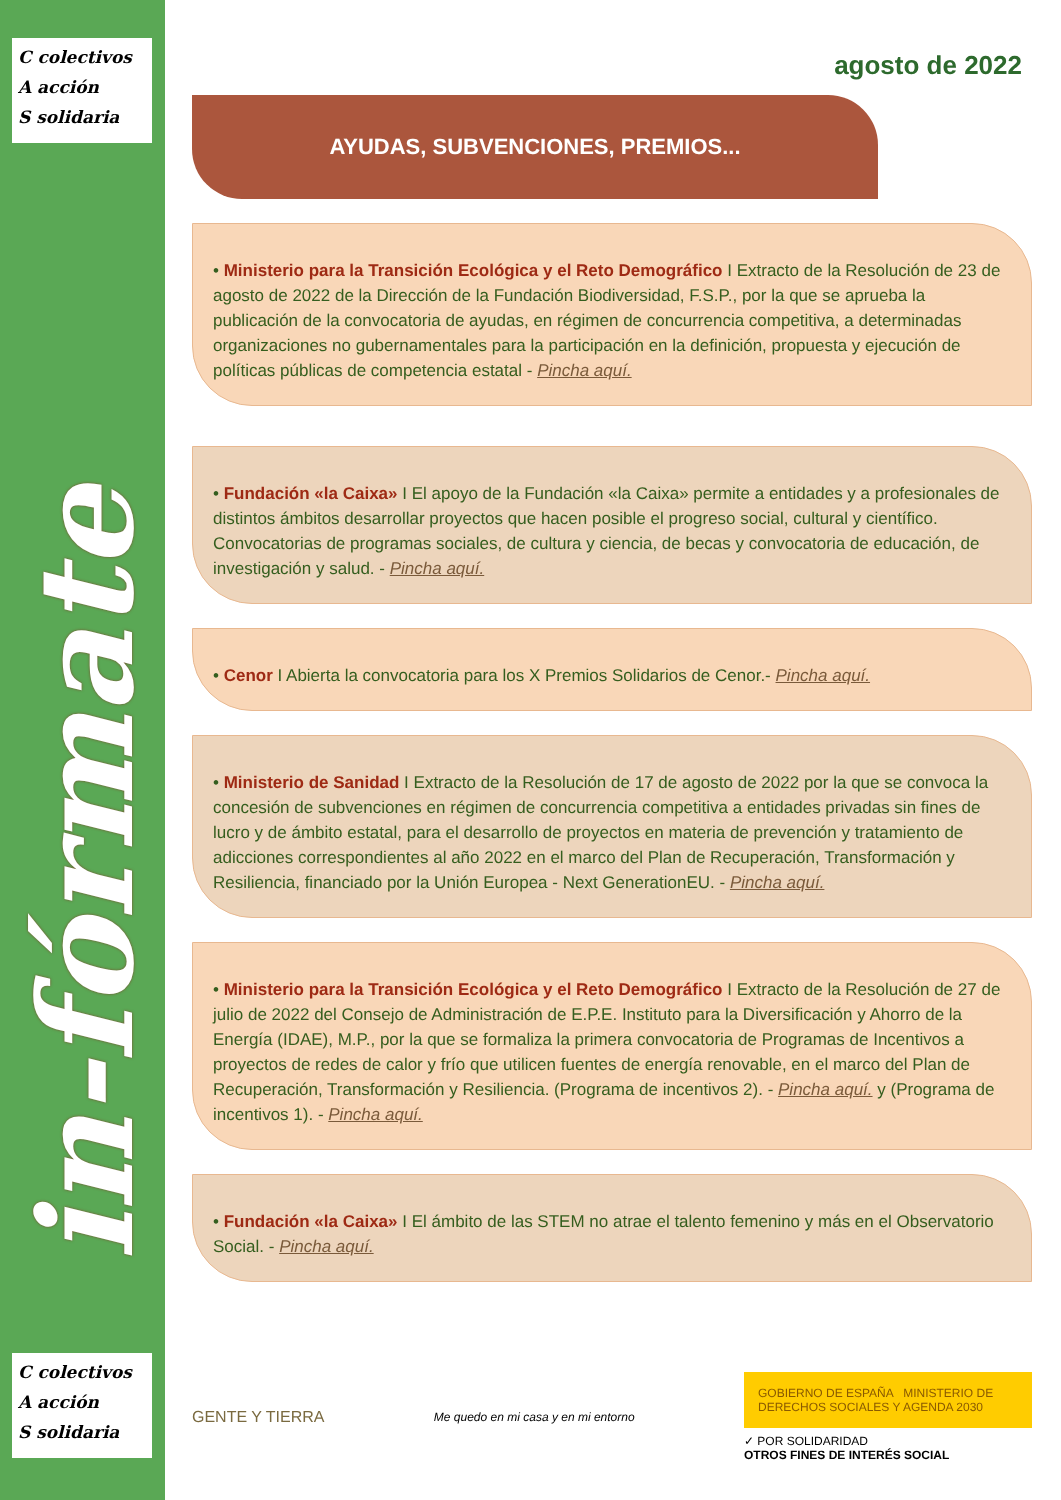C colectivos
A acción
S solidaria
in-fórmate
C colectivos
A acción
S solidaria
agosto de 2022
AYUDAS, SUBVENCIONES, PREMIOS...
• Ministerio para la Transición Ecológica y el Reto Demográfico I Extracto de la Resolución de 23 de agosto de 2022 de la Dirección de la Fundación Biodiversidad, F.S.P., por la que se aprueba la publicación de la convocatoria de ayudas, en régimen de concurrencia competitiva, a determinadas organizaciones no gubernamentales para la participación en la definición, propuesta y ejecución de políticas públicas de competencia estatal - Pincha aquí.
• Fundación «la Caixa» I El apoyo de la Fundación «la Caixa» permite a entidades y a profesionales de distintos ámbitos desarrollar proyectos que hacen posible el progreso social, cultural y científico. Convocatorias de programas sociales, de cultura y ciencia, de becas y convocatoria de educación, de investigación y salud. - Pincha aquí.
• Cenor I Abierta la convocatoria para los X Premios Solidarios de Cenor.- Pincha aquí.
• Ministerio de Sanidad I Extracto de la Resolución de 17 de agosto de 2022 por la que se convoca la concesión de subvenciones en régimen de concurrencia competitiva a entidades privadas sin fines de lucro y de ámbito estatal, para el desarrollo de proyectos en materia de prevención y tratamiento de adicciones correspondientes al año 2022 en el marco del Plan de Recuperación, Transformación y Resiliencia, financiado por la Unión Europea - Next GenerationEU. - Pincha aquí.
• Ministerio para la Transición Ecológica y el Reto Demográfico I Extracto de la Resolución de 27 de julio de 2022 del Consejo de Administración de E.P.E. Instituto para la Diversificación y Ahorro de la Energía (IDAE), M.P., por la que se formaliza la primera convocatoria de Programas de Incentivos a proyectos de redes de calor y frío que utilicen fuentes de energía renovable, en el marco del Plan de Recuperación, Transformación y Resiliencia. (Programa de incentivos 2). - Pincha aquí. y (Programa de incentivos 1). - Pincha aquí.
• Fundación «la Caixa» I El ámbito de las STEM no atrae el talento femenino y más en el Observatorio Social. - Pincha aquí.
GENTE Y TIERRA
Me quedo en mi casa y en mi entorno
GOBIERNO DE ESPAÑA MINISTERIO DE DERECHOS SOCIALES Y AGENDA 2030
✓ POR SOLIDARIDAD
OTROS FINES DE INTERÉS SOCIAL